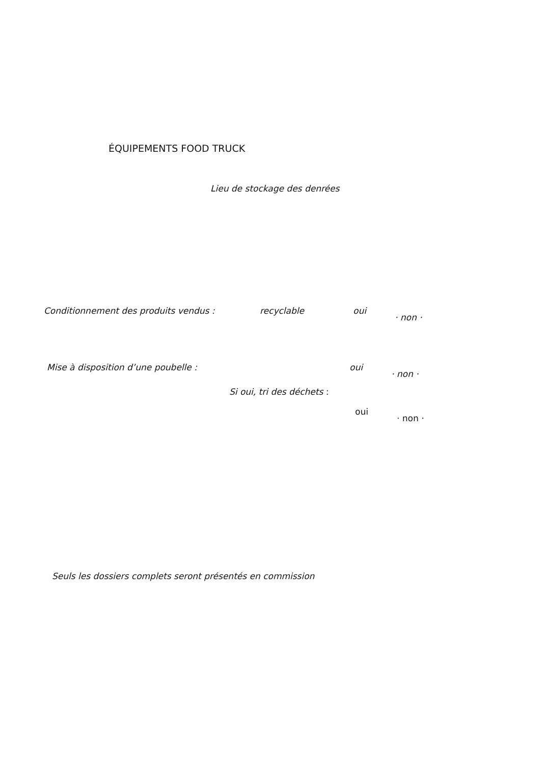ÉQUIPEMENTS FOOD TRUCK
Lieu de stockage des denrées
Conditionnement des produits vendus : recyclable oui
· non ·
Mise à disposition d’une poubelle : oui
· non ·
Si oui, tri des déchets :
oui
· non ·
Seuls les dossiers complets seront présentés en commission